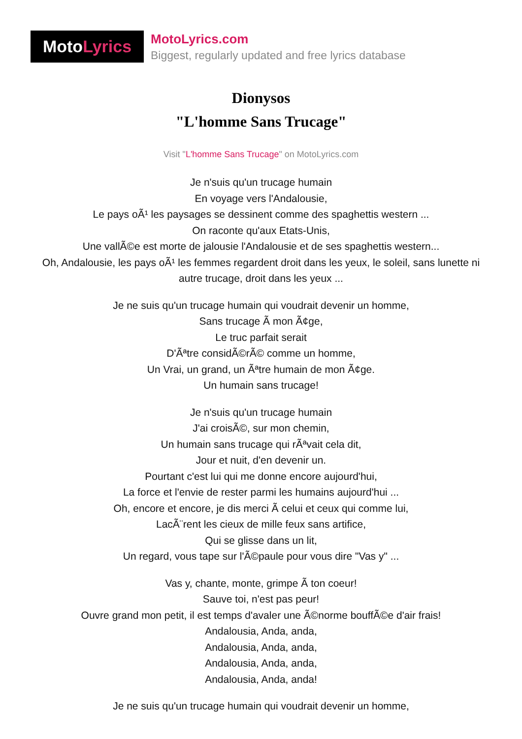Moto Lyrics
MotoLyrics.com
Biggest, regularly updated and free lyrics database
Dionysos
"L'homme Sans Trucage"
Visit "L'homme Sans Trucage" on MotoLyrics.com
Je n'suis qu'un trucage humain
En voyage vers l'Andalousie,
Le pays oÃ¹ les paysages se dessinent comme des spaghettis western ...
On raconte qu'aux Etats-Unis,
Une vallÃ©e est morte de jalousie l'Andalousie et de ses spaghettis western...
Oh, Andalousie, les pays oÃ¹ les femmes regardent droit dans les yeux, le soleil, sans lunette ni autre trucage, droit dans les yeux ...
Je ne suis qu'un trucage humain qui voudrait devenir un homme,
Sans trucage Ã mon Ã¢ge,
Le truc parfait serait
D'Ãªtre considÃ©rÃ© comme un homme,
Un Vrai, un grand, un Ãªtre humain de mon Ã¢ge.
Un humain sans trucage!
Je n'suis qu'un trucage humain
J'ai croisÃ©, sur mon chemin,
Un humain sans trucage qui rÃªvait cela dit,
Jour et nuit, d'en devenir un.
Pourtant c'est lui qui me donne encore aujourd'hui,
La force et l'envie de rester parmi les humains aujourd'hui ...
Oh, encore et encore, je dis merci Ã celui et ceux qui comme lui,
LacÃ¨rent les cieux de mille feux sans artifice,
Qui se glisse dans un lit,
Un regard, vous tape sur l'Ã©paule pour vous dire "Vas y" ...
Vas y, chante, monte, grimpe Ã ton coeur!
Sauve toi, n'est pas peur!
Ouvre grand mon petit, il est temps d'avaler une Ã©norme bouffÃ©e d'air frais!
Andalousia, Anda, anda,
Andalousia, Anda, anda,
Andalousia, Anda, anda,
Andalousia, Anda, anda!
Je ne suis qu'un trucage humain qui voudrait devenir un homme,